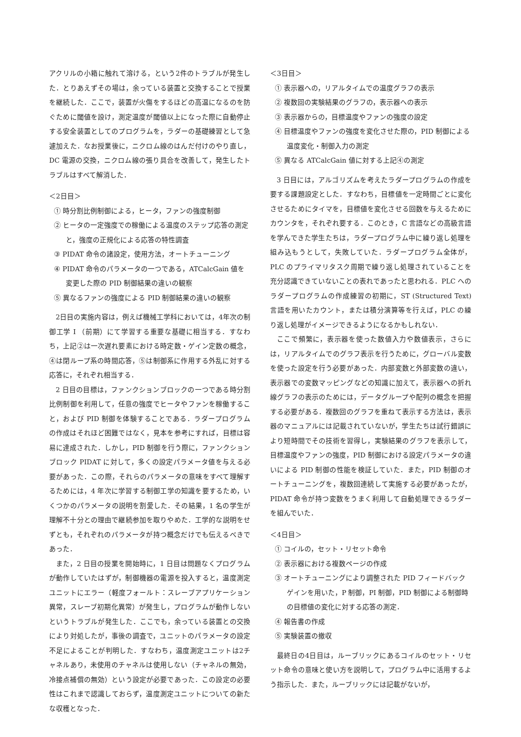アクリルの小箱に触れて溶ける，という2件のトラブルが発生した．とりあえずその場は，余っている装置と交換することで授業を継続した．ここで，装置が火傷をするほどの高温になるのを防ぐために閾値を設け，測定温度が閾値以上になった際に自動停止する安全装置としてのプログラムを，ラダーの基礎練習として急遽加えた．なお授業後に，ニクロム線のはんだ付けのやり直し，DC 電源の交換，ニクロム線の張り具合を改善して，発生したトラブルはすべて解消した．
＜2日目＞
① 時分割比例制御による，ヒータ，ファンの強度制御
② ヒータの一定強度での稼働による温度のステップ応答の測定と，強度の正規化による応答の特性調査
③ PIDAT 命令の諸設定，使用方法，オートチューニング
④ PIDAT 命令のパラメータの一つである，ATCalcGain 値を変更した際の PID 制御結果の違いの観察
⑤ 異なるファンの強度による PID 制御結果の違いの観察
2日目の実施内容は，例えば機械工学科においては，4年次の制御工学 I （前期）にて学習する重要な基礎に相当する．すなわち，上記②は一次遅れ要素における時定数・ゲイン定数の概念，④は閉ループ系の時間応答，⑤は制御系に作用する外乱に対する応答に，それぞれ相当する．
2 日目の目標は，ファンクションブロックの一つである時分割比例制御を利用して，任意の強度でヒータやファンを稼働すること，および PID 制御を体験することである．ラダープログラムの作成はそれほど困難ではなく，見本を参考にすれば，目標は容易に達成された．しかし，PID 制御を行う際に，ファンクションブロック PIDAT に対して，多くの設定パラメータ値を与える必要があった．この際，それらのパラメータの意味をすべて理解するためには，4 年次に学習する制御工学の知識を要するため，いくつかのパラメータの説明を割愛した．その結果，1 名の学生が理解不十分との理由で継続参加を取りやめた．工学的な説明をせずとも，それぞれのパラメータが持つ概念だけでも伝えるべきであった．
また，2 日目の授業を開始時に，1 日目は問題なくプログラムが動作していたはずが，制御機器の電源を投入すると，温度測定ユニットにエラー（軽度フォールト：スレーブアプリケーション異常，スレーブ初期化異常）が発生し，プログラムが動作しないというトラブルが発生した．ここでも，余っている装置との交換により対処したが，事後の調査で，ユニットのパラメータの設定不足によることが判明した．すなわち，温度測定ユニットは2チャネルあり，未使用のチャネルは使用しない（チャネルの無効，冷接点補償の無効）という設定が必要であった．この設定の必要性はこれまで認識しておらず，温度測定ユニットについての新たな収穫となった．
＜3日目＞
① 表示器への，リアルタイムでの温度グラフの表示
② 複数回の実験結果のグラフの，表示器への表示
③ 表示器からの，目標温度やファンの強度の設定
④ 目標温度やファンの強度を変化させた際の，PID 制御による温度変化・制御入力の測定
⑤ 異なる ATCalcGain 値に対する上記④の測定
3 日目には，アルゴリズムを考えたラダープログラムの作成を要する課題設定とした．すなわち，目標値を一定時間ごとに変化させるためにタイマを，目標値を変化させる回数を与えるためにカウンタを，それぞれ要する．このとき，C 言語などの高級言語を学んできた学生たちは，ラダープログラム中に繰り返し処理を組み込もうとして，失敗していた．ラダープログラム全体が，PLC のプライマリタスク周期で繰り返し処理されていることを充分認識できていないことの表れであったと思われる．PLC へのラダープログラムの作成練習の初期に，ST (Structured Text) 言語を用いたカウント，または積分演算等を行えば，PLC の繰り返し処理がイメージできるようになるかもしれない．
ここで頻繁に，表示器を使った数値入力や数値表示，さらには，リアルタイムでのグラフ表示を行うために，グローバル変数を使った設定を行う必要があった．内部変数と外部変数の違い，表示器での変数マッピングなどの知識に加えて，表示器への折れ線グラフの表示のためには，データグループや配列の概念を把握する必要がある．複数回のグラフを重ねて表示する方法は，表示器のマニュアルには記載されていないが，学生たちは試行錯誤により短時間でその技術を習得し，実験結果のグラフを表示して，目標温度やファンの強度，PID 制御における設定パラメータの違いによる PID 制御の性能を検証していた．また，PID 制御のオートチューニングを，複数回連続して実施する必要があったが，PIDAT 命令が持つ変数をうまく利用して自動処理できるラダーを組んでいた．
＜4日目＞
① コイルの，セット・リセット命令
② 表示器における複数ページの作成
③ オートチューニングにより調整された PID フィードバックゲインを用いた，P 制御，PI 制御，PID 制御による制御時の目標値の変化に対する応答の測定．
④ 報告書の作成
⑤ 実験装置の撤収
最終日の4日目は，ルーブリックにあるコイルのセット・リセット命令の意味と使い方を説明して，プログラム中に活用するよう指示した．また，ルーブリックには記載がないが，